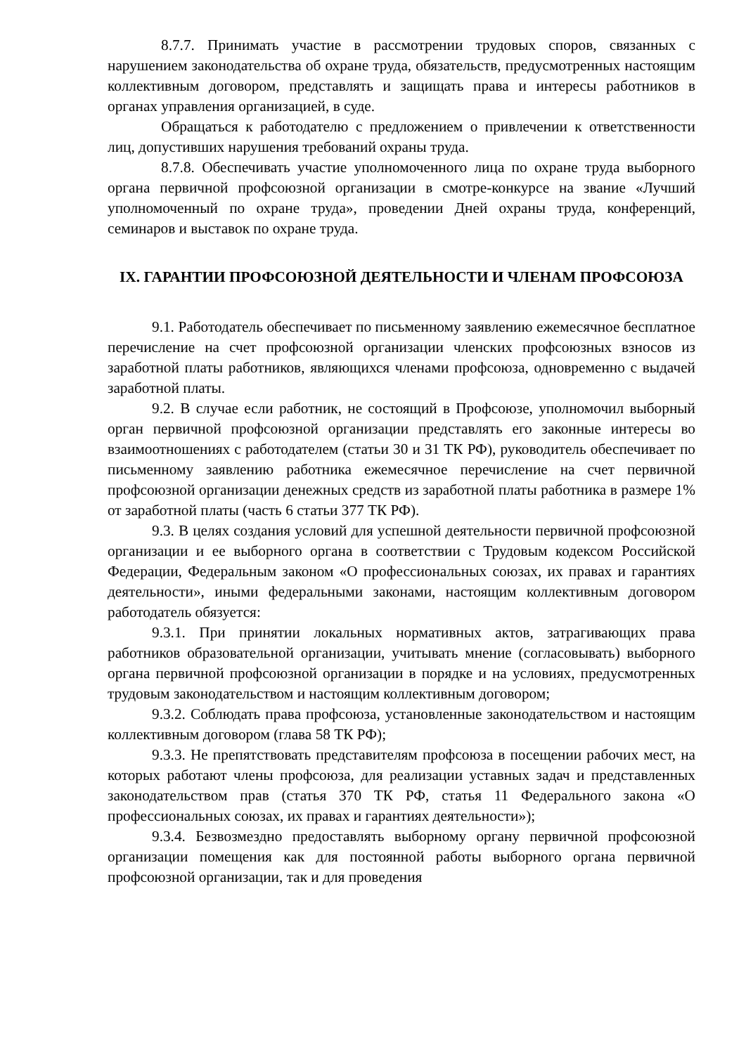8.7.7. Принимать участие в рассмотрении трудовых споров, связанных с нарушением законодательства об охране труда, обязательств, предусмотренных настоящим коллективным договором, представлять и защищать права и интересы работников в органах управления организацией, в суде.
Обращаться к работодателю с предложением о привлечении к ответственности лиц, допустивших нарушения требований охраны труда.
8.7.8. Обеспечивать участие уполномоченного лица по охране труда выборного органа первичной профсоюзной организации в смотре-конкурсе на звание «Лучший уполномоченный по охране труда», проведении Дней охраны труда, конференций, семинаров и выставок по охране труда.
IX. ГАРАНТИИ ПРОФСОЮЗНОЙ ДЕЯТЕЛЬНОСТИ И ЧЛЕНАМ ПРОФСОЮЗА
9.1. Работодатель обеспечивает по письменному заявлению ежемесячное бесплатное перечисление на счет профсоюзной организации членских профсоюзных взносов из заработной платы работников, являющихся членами профсоюза, одновременно с выдачей заработной платы.
9.2. В случае если работник, не состоящий в Профсоюзе, уполномочил выборный орган первичной профсоюзной организации представлять его законные интересы во взаимоотношениях с работодателем (статьи 30 и 31 ТК РФ), руководитель обеспечивает по письменному заявлению работника ежемесячное перечисление на счет первичной профсоюзной организации денежных средств из заработной платы работника в размере 1% от заработной платы (часть 6 статьи 377 ТК РФ).
9.3. В целях создания условий для успешной деятельности первичной профсоюзной организации и ее выборного органа в соответствии с Трудовым кодексом Российской Федерации, Федеральным законом «О профессиональных союзах, их правах и гарантиях деятельности», иными федеральными законами, настоящим коллективным договором работодатель обязуется:
9.3.1. При принятии локальных нормативных актов, затрагивающих права работников образовательной организации, учитывать мнение (согласовывать) выборного органа первичной профсоюзной организации в порядке и на условиях, предусмотренных трудовым законодательством и настоящим коллективным договором;
9.3.2. Соблюдать права профсоюза, установленные законодательством и настоящим коллективным договором (глава 58 ТК РФ);
9.3.3. Не препятствовать представителям профсоюза в посещении рабочих мест, на которых работают члены профсоюза, для реализации уставных задач и представленных законодательством прав (статья 370 ТК РФ, статья 11 Федерального закона «О профессиональных союзах, их правах и гарантиях деятельности»);
9.3.4. Безвозмездно предоставлять выборному органу первичной профсоюзной организации помещения как для постоянной работы выборного органа первичной профсоюзной организации, так и для проведения